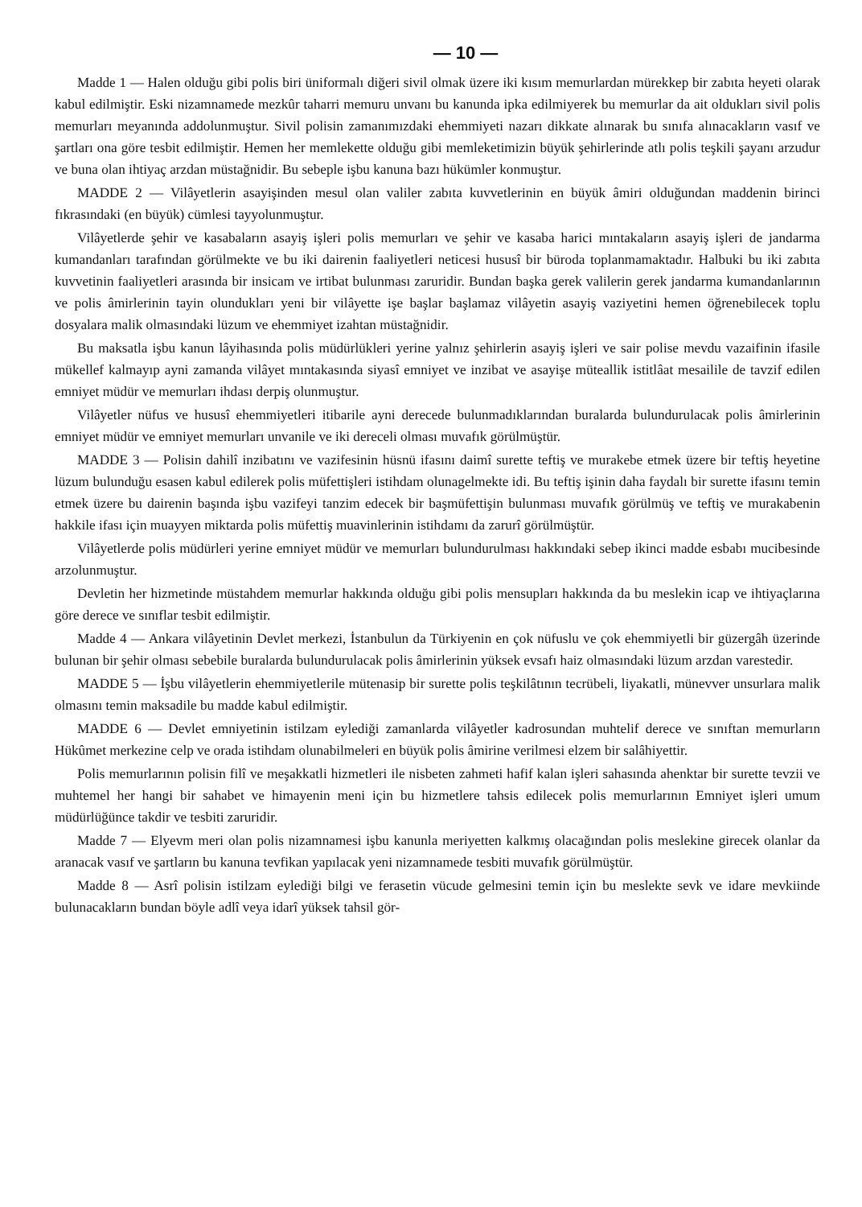— 10 —
Madde 1 — Halen olduğu gibi polis biri üniformalı diğeri sivil olmak üzere iki kısım memurlardan mürekkep bir zabıta heyeti olarak kabul edilmiştir. Eski nizamnamede mezkûr taharri memuru unvanı bu kanunda ipka edilmiyerek bu memurlar da ait oldukları sivil polis memurları meyanında addolunmuştur. Sivil polisin zamanımızdaki ehemmiyeti nazarı dikkate alınarak bu sınıfa alınacakların vasıf ve şartları ona göre tesbit edilmiştir. Hemen her memlekette olduğu gibi memleketimizin büyük şehirlerinde atlı polis teşkili şayanı arzudur ve buna olan ihtiyaç arzdan müstağnidir. Bu sebeple işbu kanuna bazı hükümler konmuştur.
MADDE 2 — Vilâyetlerin asayişinden mesul olan valiler zabıta kuvvetlerinin en büyük âmiri olduğundan maddenin birinci fıkrasındaki (en büyük) cümlesi tayyolunmuştur.
Vilâyetlerde şehir ve kasabaların asayiş işleri polis memurları ve şehir ve kasaba harici mıntakaların asayiş işleri de jandarma kumandanları tarafından görülmekte ve bu iki dairenin faaliyetleri neticesi hususî bir büroda toplanmamaktadır. Halbuki bu iki zabıta kuvvetinin faaliyetleri arasında bir insicam ve irtibat bulunması zaruridir. Bundan başka gerek valilerin gerek jandarma kumandanlarının ve polis âmirlerinin tayin olundukları yeni bir vilâyette işe başlar başlamaz vilâyetin asayiş vaziyetini hemen öğrenebilecek toplu dosyalara malik olmasındaki lüzum ve ehemmiyet izahtan müstağnidir.
Bu maksatla işbu kanun lâyihasında polis müdürlükleri yerine yalnız şehirlerin asayiş işleri ve sair polise mevdu vazaifinin ifasile mükellef kalmayıp ayni zamanda vilâyet mıntakasında siyasî emniyet ve inzibat ve asayişe müteallik istitlâat mesailile de tavzif edilen emniyet müdür ve memurları ihdası derpiş olunmuştur.
Vilâyetler nüfus ve hususî ehemmiyetleri itibarile ayni derecede bulunmadıklarından buralarda bulundurulacak polis âmirlerinin emniyet müdür ve emniyet memurları unvanile ve iki dereceli olması muvafık görülmüştür.
MADDE 3 — Polisin dahilî inzibatını ve vazifesinin hüsnü ifasını daimî surette teftiş ve murakebe etmek üzere bir teftiş heyetine lüzum bulunduğu esasen kabul edilerek polis müfettişleri istihdam olunagelmekte idi. Bu teftiş işinin daha faydalı bir surette ifasını temin etmek üzere bu dairenin başında işbu vazifeyi tanzim edecek bir başmüfettişin bulunması muvafık görülmüş ve teftiş ve murakabenin hakkile ifası için muayyen miktarda polis müfettiş muavinlerinin istihdamı da zarurî görülmüştür.
Vilâyetlerde polis müdürleri yerine emniyet müdür ve memurları bulundurulması hakkındaki sebep ikinci madde esbabı mucibesinde arzolunmuştur.
Devletin her hizmetinde müstahdem memurlar hakkında olduğu gibi polis mensupları hakkında da bu meslekin icap ve ihtiyaçlarına göre derece ve sınıflar tesbit edilmiştir.
Madde 4 — Ankara vilâyetinin Devlet merkezi, İstanbulun da Türkiyenin en çok nüfuslu ve çok ehemmiyetli bir güzergâh üzerinde bulunan bir şehir olması sebebile buralarda bulundurulacak polis âmirlerinin yüksek evsafı haiz olmasındaki lüzum arzdan varestedir.
MADDE 5 — İşbu vilâyetlerin ehemmiyetlerile mütenasip bir surette polis teşkilâtının tecrübeli, liyakatli, münevver unsurlara malik olmasını temin maksadile bu madde kabul edilmiştir.
MADDE 6 — Devlet emniyetinin istilzam eylediği zamanlarda vilâyetler kadrosundan muhtelif derece ve sınıftan memurların Hükûmet merkezine celp ve orada istihdam olunabilmeleri en büyük polis âmirine verilmesi elzem bir salâhiyettir.
Polis memurlarının polisin filî ve meşakkatli hizmetleri ile nisbeten zahmeti hafif kalan işleri sahasında ahenktar bir surette tevzii ve muhtemel her hangi bir sahabet ve himayenin meni için bu hizmetlere tahsis edilecek polis memurlarının Emniyet işleri umum müdürlüğünce takdir ve tesbiti zaruridir.
Madde 7 — Elyevm meri olan polis nizamnamesi işbu kanunla meriyetten kalkmış olacağından polis meslekine girecek olanlar da aranacak vasıf ve şartların bu kanuna tevfikan yapılacak yeni nizamnamede tesbiti muvafık görülmüştür.
Madde 8 — Asrî polisin istilzam eylediği bilgi ve ferasetin vücude gelmesini temin için bu meslekte sevk ve idare mevkiinde bulunacakların bundan böyle adlî veya idarî yüksek tahsil gör-